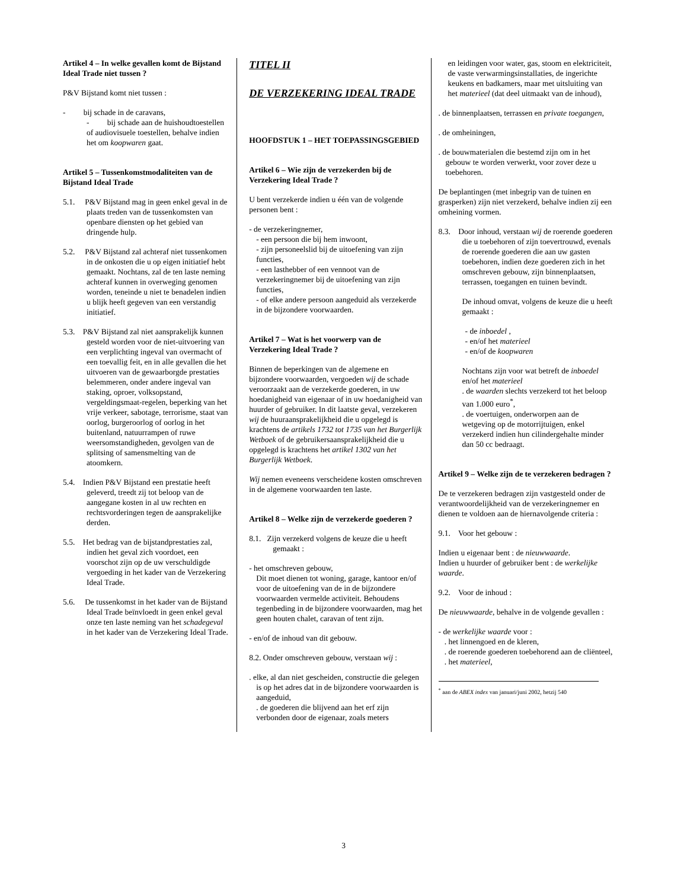Artikel 4 – In welke gevallen komt de Bijstand Ideal Trade niet tussen ?
P&V Bijstand komt niet tussen :
- bij schade in de caravans,
- bij schade aan de huishoudtoestellen of audiovisuele toestellen, behalve indien het om koopwaren gaat.
Artikel 5 – Tussenkomstmodaliteiten van de Bijstand Ideal Trade
5.1. P&V Bijstand mag in geen enkel geval in de plaats treden van de tussenkomsten van openbare diensten op het gebied van dringende hulp.
5.2. P&V Bijstand zal achteraf niet tussenkomen in de onkosten die u op eigen initiatief hebt gemaakt. Nochtans, zal de ten laste neming achteraf kunnen in overweging genomen worden, teneinde u niet te benadelen indien u blijk heeft gegeven van een verstandig initiatief.
5.3. P&V Bijstand zal niet aansprakelijk kunnen gesteld worden voor de niet-uitvoering van een verplichting ingeval van overmacht of een toevallig feit, en in alle gevallen die het uitvoeren van de gewaarborgde prestaties belemmeren, onder andere ingeval van staking, oproer, volksopstand, vergeldingsmaat-regelen, beperking van het vrije verkeer, sabotage, terrorisme, staat van oorlog, burgeroorlog of oorlog in het buitenland, natuurrampen of ruwe weersomstandigheden, gevolgen van de splitsing of samensmelting van de atoomkern.
5.4. Indien P&V Bijstand een prestatie heeft geleverd, treedt zij tot beloop van de aangegane kosten in al uw rechten en rechtsvorderingen tegen de aansprakelijke derden.
5.5. Het bedrag van de bijstandprestaties zal, indien het geval zich voordoet, een voorschot zijn op de uw verschuldigde vergoeding in het kader van de Verzekering Ideal Trade.
5.6. De tussenkomst in het kader van de Bijstand Ideal Trade beïnvloedt in geen enkel geval onze ten laste neming van het schadegeval in het kader van de Verzekering Ideal Trade.
TITEL II
DE VERZEKERING IDEAL TRADE
HOOFDSTUK 1 – HET TOEPASSINGSGEBIED
Artikel 6 – Wie zijn de verzekerden bij de Verzekering Ideal Trade ?
U bent verzekerde indien u één van de volgende personen bent :
- de verzekeringnemer,
- een persoon die bij hem inwoont,
- zijn personeelslid bij de uitoefening van zijn functies,
- een lasthebber of een vennoot van de verzekeringnemer bij de uitoefening van zijn functies,
- of elke andere persoon aangeduid als verzekerde in de bijzondere voorwaarden.
Artikel 7 – Wat is het voorwerp van de Verzekering Ideal Trade ?
Binnen de beperkingen van de algemene en bijzondere voorwaarden, vergoeden wij de schade veroorzaakt aan de verzekerde goederen, in uw hoedanigheid van eigenaar of in uw hoedanigheid van huurder of gebruiker. In dit laatste geval, verzekeren wij de huuraansprakelijkheid die u opgelegd is krachtens de artikels 1732 tot 1735 van het Burgerlijk Wetboek of de gebruikersaansprakelijkheid die u opgelegd is krachtens het artikel 1302 van het Burgerlijk Wetboek.
Wij nemen eveneens verscheidene kosten omschreven in de algemene voorwaarden ten laste.
Artikel 8 – Welke zijn de verzekerde goederen ?
8.1. Zijn verzekerd volgens de keuze die u heeft gemaakt :
- het omschreven gebouw,
Dit moet dienen tot woning, garage, kantoor en/of voor de uitoefening van de in de bijzondere voorwaarden vermelde activiteit. Behoudens tegenbeding in de bijzondere voorwaarden, mag het geen houten chalet, caravan of tent zijn.
- en/of de inhoud van dit gebouw.
8.2. Onder omschreven gebouw, verstaan wij :
. elke, al dan niet gescheiden, constructie die gelegen is op het adres dat in de bijzondere voorwaarden is aangeduid,
. de goederen die blijvend aan het erf zijn verbonden door de eigenaar, zoals meters
en leidingen voor water, gas, stoom en elektriciteit, de vaste verwarmingsinstallaties, de ingerichte keukens en badkamers, maar met uitsluiting van het materieel (dat deel uitmaakt van de inhoud),
. de binnenplaatsen, terrassen en private toegangen,
. de omheiningen,
. de bouwmaterialen die bestemd zijn om in het gebouw te worden verwerkt, voor zover deze u toebehoren.
De beplantingen (met inbegrip van de tuinen en grasperken) zijn niet verzekerd, behalve indien zij een omheining vormen.
8.3. Door inhoud, verstaan wij de roerende goederen die u toebehoren of zijn toevertrouwd, evenals de roerende goederen die aan uw gasten toebehoren, indien deze goederen zich in het omschreven gebouw, zijn binnenplaatsen, terrassen, toegangen en tuinen bevindt.
De inhoud omvat, volgens de keuze die u heeft gemaakt :
- de inboedel ,
- en/of het materieel
- en/of de koopwaren
Nochtans zijn voor wat betreft de inboedel en/of het materieel
. de waarden slechts verzekerd tot het beloop van 1.000 euro<sup>*</sup>,
. de voertuigen, onderworpen aan de wetgeving op de motorrijtuigen, enkel verzekerd indien hun cilindergehalte minder dan 50 cc bedraagt.
Artikel 9 – Welke zijn de te verzekeren bedragen ?
De te verzekeren bedragen zijn vastgesteld onder de verantwoordelijkheid van de verzekeringnemer en dienen te voldoen aan de hiernavolgende criteria :
9.1. Voor het gebouw :
Indien u eigenaar bent : de nieuwwaarde.
Indien u huurder of gebruiker bent : de werkelijke waarde.
9.2. Voor de inhoud :
De nieuwwaarde, behalve in de volgende gevallen :
- de werkelijke waarde voor :
. het linnengoed en de kleren,
. de roerende goederen toebehorend aan de cliënteel,
. het materieel,
<sup>*</sup> aan de ABEX index van januari/juni 2002, hetzij 540
3